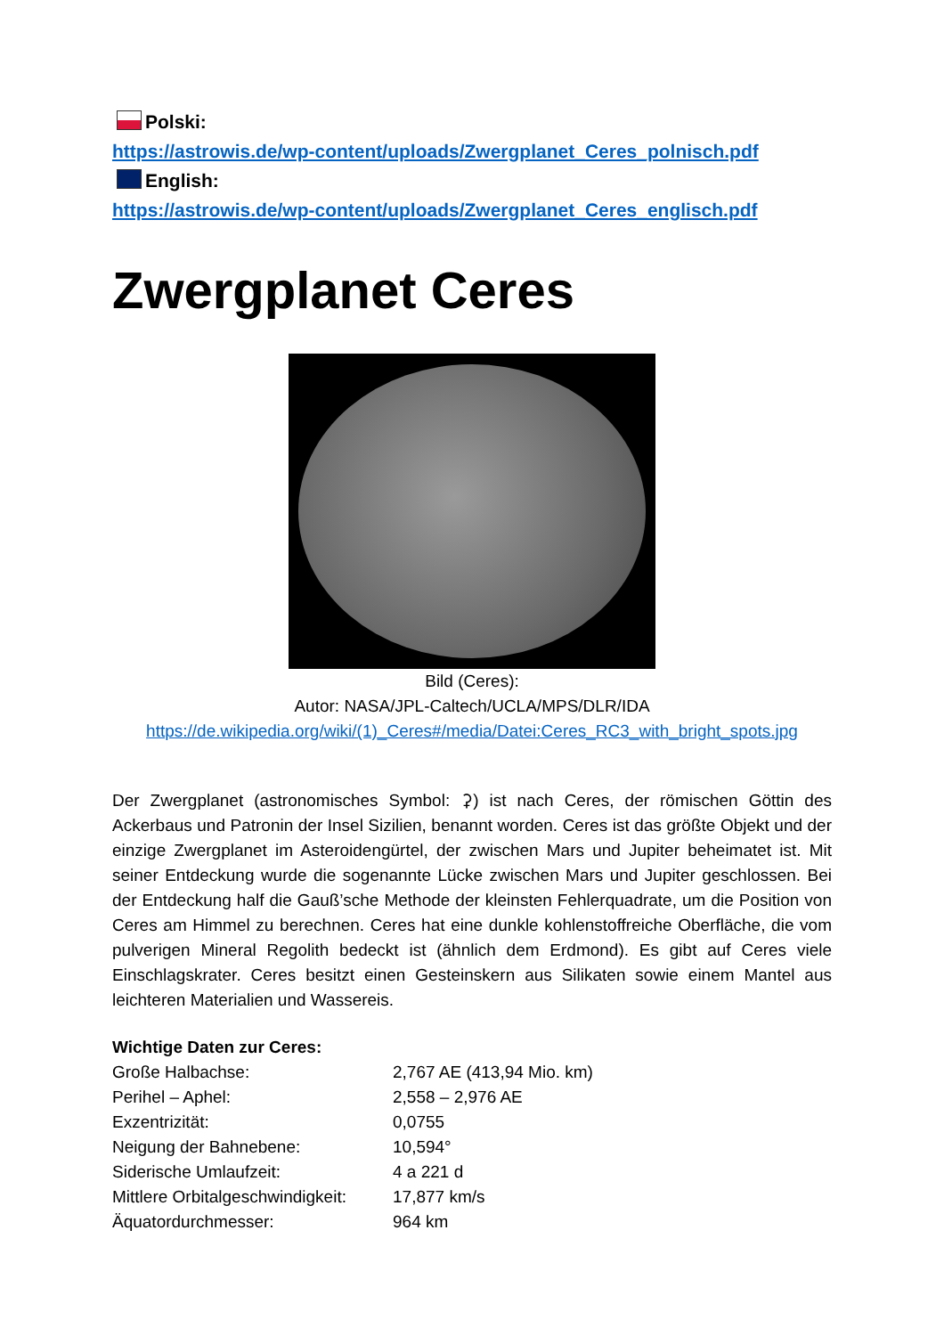Polski:
https://astrowis.de/wp-content/uploads/Zwergplanet_Ceres_polnisch.pdf
English:
https://astrowis.de/wp-content/uploads/Zwergplanet_Ceres_englisch.pdf
Zwergplanet Ceres
Bild (Ceres):
Autor: NASA/JPL-Caltech/UCLA/MPS/DLR/IDA
https://de.wikipedia.org/wiki/(1)_Ceres#/media/Datei:Ceres_RC3_with_bright_spots.jpg
Der Zwergplanet (astronomisches Symbol: ⚳) ist nach Ceres, der römischen Göttin des Ackerbaus und Patronin der Insel Sizilien, benannt worden. Ceres ist das größte Objekt und der einzige Zwergplanet im Asteroidengürtel, der zwischen Mars und Jupiter beheimatet ist. Mit seiner Entdeckung wurde die sogenannte Lücke zwischen Mars und Jupiter geschlossen. Bei der Entdeckung half die Gauß’sche Methode der kleinsten Fehlerquadrate, um die Position von Ceres am Himmel zu berechnen. Ceres hat eine dunkle kohlenstoffreiche Oberfläche, die vom pulverigen Mineral Regolith bedeckt ist (ähnlich dem Erdmond). Es gibt auf Ceres viele Einschlagskrater. Ceres besitzt einen Gesteinskern aus Silikaten sowie einem Mantel aus leichteren Materialien und Wassereis.
Wichtige Daten zur Ceres:
| Große Halbachse: | 2,767 AE (413,94 Mio. km) |
| Perihel – Aphel: | 2,558 – 2,976 AE |
| Exzentrizität: | 0,0755 |
| Neigung der Bahnebene: | 10,594° |
| Siderische Umlaufzeit: | 4 a 221 d |
| Mittlere Orbitalgeschwindigkeit: | 17,877 km/s |
| Äquatordurchmesser: | 964 km |